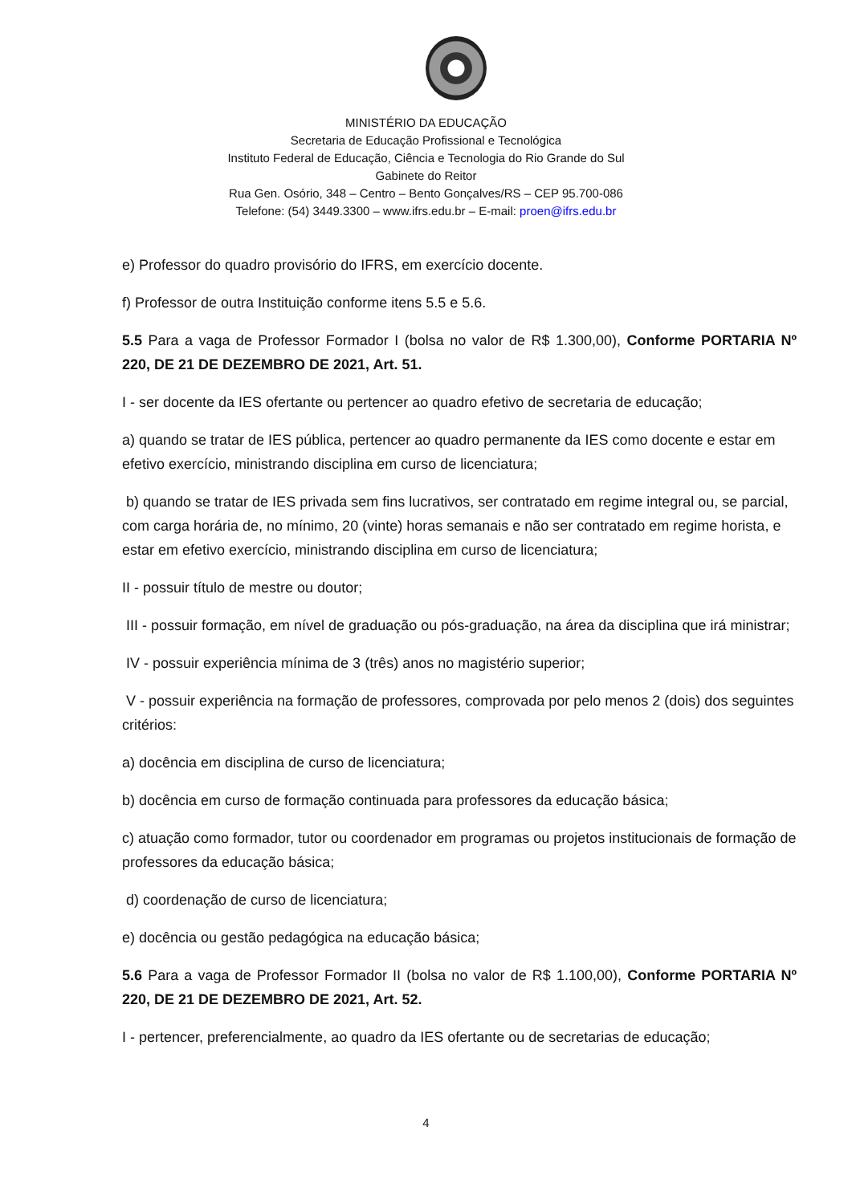MINISTÉRIO DA EDUCAÇÃO
Secretaria de Educação Profissional e Tecnológica
Instituto Federal de Educação, Ciência e Tecnologia do Rio Grande do Sul
Gabinete do Reitor
Rua Gen. Osório, 348 – Centro – Bento Gonçalves/RS – CEP 95.700-086
Telefone: (54) 3449.3300 – www.ifrs.edu.br – E-mail: proen@ifrs.edu.br
e) Professor do quadro provisório do IFRS, em exercício docente.
f) Professor de outra Instituição conforme itens 5.5 e 5.6.
5.5 Para a vaga de Professor Formador I (bolsa no valor de R$ 1.300,00), Conforme PORTARIA Nº 220, DE 21 DE DEZEMBRO DE 2021, Art. 51.
I - ser docente da IES ofertante ou pertencer ao quadro efetivo de secretaria de educação;
a) quando se tratar de IES pública, pertencer ao quadro permanente da IES como docente e estar em efetivo exercício, ministrando disciplina em curso de licenciatura;
b) quando se tratar de IES privada sem fins lucrativos, ser contratado em regime integral ou, se parcial, com carga horária de, no mínimo, 20 (vinte) horas semanais e não ser contratado em regime horista, e estar em efetivo exercício, ministrando disciplina em curso de licenciatura;
II - possuir título de mestre ou doutor;
III - possuir formação, em nível de graduação ou pós-graduação, na área da disciplina que irá ministrar;
IV - possuir experiência mínima de 3 (três) anos no magistério superior;
V - possuir experiência na formação de professores, comprovada por pelo menos 2 (dois) dos seguintes critérios:
a) docência em disciplina de curso de licenciatura;
b) docência em curso de formação continuada para professores da educação básica;
c) atuação como formador, tutor ou coordenador em programas ou projetos institucionais de formação de professores da educação básica;
d) coordenação de curso de licenciatura;
e) docência ou gestão pedagógica na educação básica;
5.6 Para a vaga de Professor Formador II (bolsa no valor de R$ 1.100,00), Conforme PORTARIA Nº 220, DE 21 DE DEZEMBRO DE 2021, Art. 52.
I - pertencer, preferencialmente, ao quadro da IES ofertante ou de secretarias de educação;
4